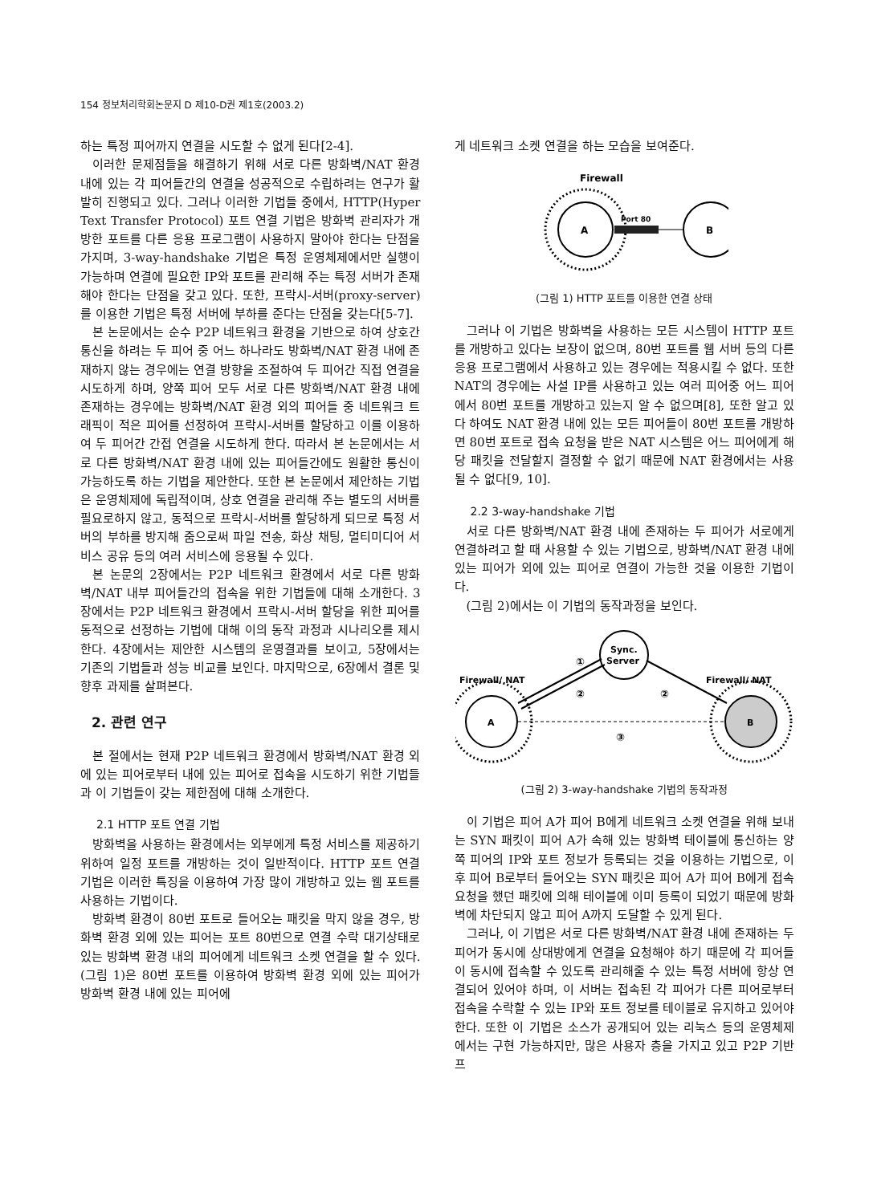154 정보처리학회논문지 D 제10-D권 제1호(2003.2)
하는 특정 피어까지 연결을 시도할 수 없게 된다[2-4].
이러한 문제점들을 해결하기 위해 서로 다른 방화벽/NAT 환경 내에 있는 각 피어들간의 연결을 성공적으로 수립하려는 연구가 활발히 진행되고 있다. 그러나 이러한 기법들 중에서, HTTP(Hyper Text Transfer Protocol) 포트 연결 기법은 방화벽 관리자가 개방한 포트를 다른 응용 프로그램이 사용하지 말아야 한다는 단점을 가지며, 3-way-handshake 기법은 특정 운영체제에서만 실행이 가능하며 연결에 필요한 IP와 포트를 관리해 주는 특정 서버가 존재해야 한다는 단점을 갖고 있다. 또한, 프락시-서버(proxy-server)를 이용한 기법은 특정 서버에 부하를 준다는 단점을 갖는다[5-7].
본 논문에서는 순수 P2P 네트워크 환경을 기반으로 하여 상호간 통신을 하려는 두 피어 중 어느 하나라도 방화벽/NAT 환경 내에 존재하지 않는 경우에는 연결 방향을 조절하여 두 피어간 직접 연결을 시도하게 하며, 양쪽 피어 모두 서로 다른 방화벽/NAT 환경 내에 존재하는 경우에는 방화벽/NAT 환경 외의 피어들 중 네트워크 트래픽이 적은 피어를 선정하여 프락시-서버를 할당하고 이를 이용하여 두 피어간 간접 연결을 시도하게 한다. 따라서 본 논문에서는 서로 다른 방화벽/NAT 환경 내에 있는 피어들간에도 원활한 통신이 가능하도록 하는 기법을 제안한다. 또한 본 논문에서 제안하는 기법은 운영체제에 독립적이며, 상호 연결을 관리해 주는 별도의 서버를 필요로하지 않고, 동적으로 프락시-서버를 할당하게 되므로 특정 서버의 부하를 방지해 줌으로써 파일 전송, 화상 채팅, 멀티미디어 서비스 공유 등의 여러 서비스에 응용될 수 있다.
본 논문의 2장에서는 P2P 네트워크 환경에서 서로 다른 방화벽/NAT 내부 피어들간의 접속을 위한 기법들에 대해 소개한다. 3장에서는 P2P 네트워크 환경에서 프락시-서버 할당을 위한 피어를 동적으로 선정하는 기법에 대해 이의 동작 과정과 시나리오를 제시한다. 4장에서는 제안한 시스템의 운영결과를 보이고, 5장에서는 기존의 기법들과 성능 비교를 보인다. 마지막으로, 6장에서 결론 및 향후 과제를 살펴본다.
2. 관련 연구
본 절에서는 현재 P2P 네트워크 환경에서 방화벽/NAT 환경 외에 있는 피어로부터 내에 있는 피어로 접속을 시도하기 위한 기법들과 이 기법들이 갖는 제한점에 대해 소개한다.
2.1 HTTP 포트 연결 기법
방화벽을 사용하는 환경에서는 외부에게 특정 서비스를 제공하기 위하여 일정 포트를 개방하는 것이 일반적이다. HTTP 포트 연결 기법은 이러한 특징을 이용하여 가장 많이 개방하고 있는 웹 포트를 사용하는 기법이다.
방화벽 환경이 80번 포트로 들어오는 패킷을 막지 않을 경우, 방화벽 환경 외에 있는 피어는 포트 80번으로 연결 수락 대기상태로 있는 방화벽 환경 내의 피어에게 네트워크 소켓 연결을 할 수 있다. (그림 1)은 80번 포트를 이용하여 방화벽 환경 외에 있는 피어가 방화벽 환경 내에 있는 피어에
게 네트워크 소켓 연결을 하는 모습을 보여준다.
Firewall
A
Port 80
B
(그림 1) HTTP 포트를 이용한 연결 상태
그러나 이 기법은 방화벽을 사용하는 모든 시스템이 HTTP 포트를 개방하고 있다는 보장이 없으며, 80번 포트를 웹 서버 등의 다른 응용 프로그램에서 사용하고 있는 경우에는 적용시킬 수 없다. 또한 NAT의 경우에는 사설 IP를 사용하고 있는 여러 피어중 어느 피어에서 80번 포트를 개방하고 있는지 알 수 없으며[8], 또한 알고 있다 하여도 NAT 환경 내에 있는 모든 피어들이 80번 포트를 개방하면 80번 포트로 접속 요청을 받은 NAT 시스템은 어느 피어에게 해당 패킷을 전달할지 결정할 수 없기 때문에 NAT 환경에서는 사용될 수 없다[9, 10].
2.2 3-way-handshake 기법
서로 다른 방화벽/NAT 환경 내에 존재하는 두 피어가 서로에게 연결하려고 할 때 사용할 수 있는 기법으로, 방화벽/NAT 환경 내에 있는 피어가 외에 있는 피어로 연결이 가능한 것을 이용한 기법이다.
(그림 2)에서는 이 기법의 동작과정을 보인다.
Sync.
Server
Firewall/ NAT
Firewall/ NAT
A
B
①
②
②
③
(그림 2) 3-way-handshake 기법의 동작과정
이 기법은 피어 A가 피어 B에게 네트워크 소켓 연결을 위해 보내는 SYN 패킷이 피어 A가 속해 있는 방화벽 테이블에 통신하는 양쪽 피어의 IP와 포트 정보가 등록되는 것을 이용하는 기법으로, 이후 피어 B로부터 들어오는 SYN 패킷은 피어 A가 피어 B에게 접속 요청을 했던 패킷에 의해 테이블에 이미 등록이 되었기 때문에 방화벽에 차단되지 않고 피어 A까지 도달할 수 있게 된다.
그러나, 이 기법은 서로 다른 방화벽/NAT 환경 내에 존재하는 두 피어가 동시에 상대방에게 연결을 요청해야 하기 때문에 각 피어들이 동시에 접속할 수 있도록 관리해줄 수 있는 특정 서버에 항상 연결되어 있어야 하며, 이 서버는 접속된 각 피어가 다른 피어로부터 접속을 수락할 수 있는 IP와 포트 정보를 테이블로 유지하고 있어야한다. 또한 이 기법은 소스가 공개되어 있는 리눅스 등의 운영체제에서는 구현 가능하지만, 많은 사용자 층을 가지고 있고 P2P 기반 프